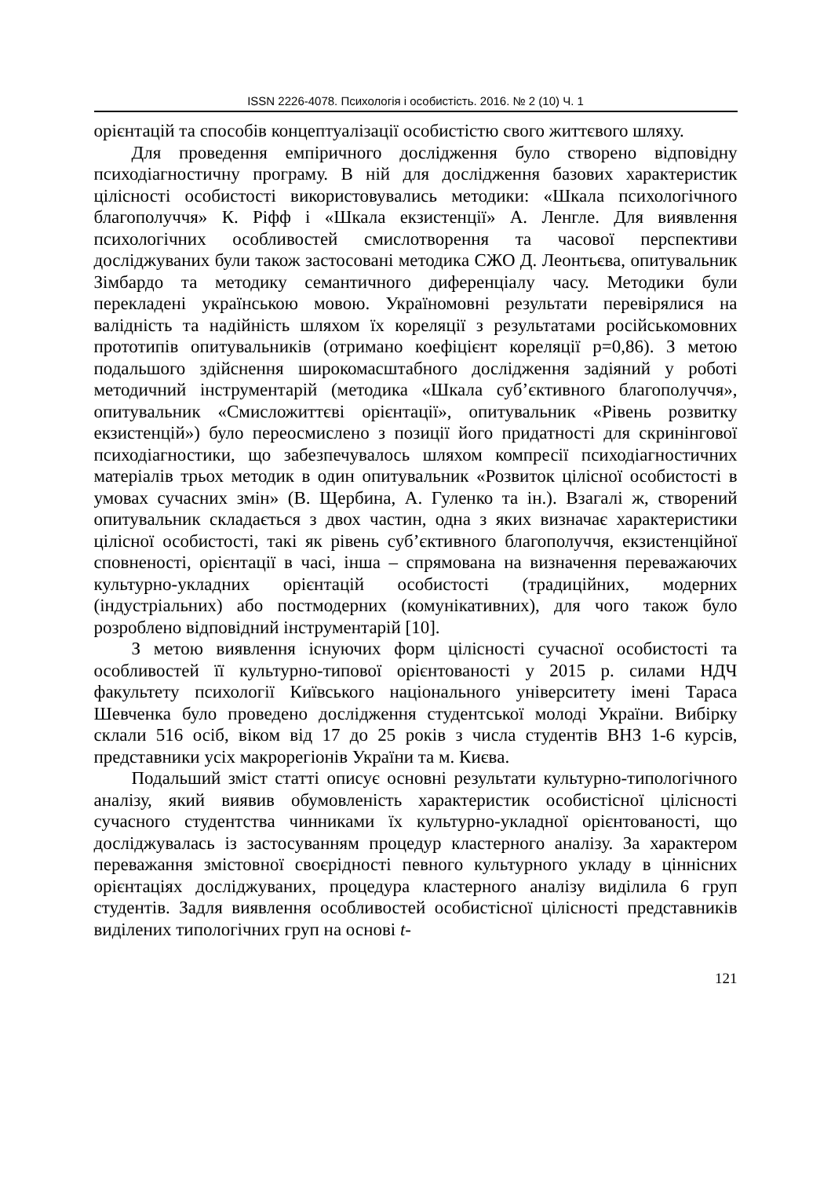ISSN 2226-4078. Психологія і особистість. 2016. № 2 (10) Ч. 1
орієнтацій та способів концептуалізації особистістю свого життєвого шляху.
Для проведення емпіричного дослідження було створено відповідну психодіагностичну програму. В ній для дослідження базових характеристик цілісності особистості використовувались методики: «Шкала психологічного благополуччя» К. Ріфф і «Шкала екзистенції» А. Ленгле. Для виявлення психологічних особливостей смислотворення та часової перспективи досліджуваних були також застосовані методика СЖО Д. Леонтьєва, опитувальник Зімбардо та методику семантичного диференціалу часу. Методики були перекладені українською мовою. Україномовні результати перевірялися на валідність та надійність шляхом їх кореляції з результатами російськомовних прототипів опитувальників (отримано коефіцієнт кореляції р=0,86). З метою подальшого здійснення широкомасштабного дослідження задіяний у роботі методичний інструментарій (методика «Шкала суб’єктивного благополуччя», опитувальник «Смисложиттєві орієнтації», опитувальник «Рівень розвитку екзистенцій») було переосмислено з позиції його придатності для скринінгової психодіагностики, що забезпечувалось шляхом компресії психодіагностичних матеріалів трьох методик в один опитувальник «Розвиток цілісної особистості в умовах сучасних змін» (В. Щербина, А. Гуленко та ін.). Взагалі ж, створений опитувальник складається з двох частин, одна з яких визначає характеристики цілісної особистості, такі як рівень суб’єктивного благополуччя, екзистенційної сповненості, орієнтації в часі, інша – спрямована на визначення переважаючих культурно-укладних орієнтацій особистості (традиційних, модерних (індустріальних) або постмодерних (комунікативних), для чого також було розроблено відповідний інструментарій [10].
З метою виявлення існуючих форм цілісності сучасної особистості та особливостей її культурно-типової орієнтованості у 2015 р. силами НДЧ факультету психології Київського національного університету імені Тараса Шевченка було проведено дослідження студентської молоді України. Вибірку склали 516 осіб, віком від 17 до 25 років з числа студентів ВНЗ 1-6 курсів, представники усіх макрорегіонів України та м. Києва.
Подальший зміст статті описує основні результати культурно-типологічного аналізу, який виявив обумовленість характеристик особистісної цілісності сучасного студентства чинниками їх культурно-укладної орієнтованості, що досліджувалась із застосуванням процедур кластерного аналізу. За характером переважання змістовної своєрідності певного культурного укладу в ціннісних орієнтаціях досліджуваних, процедура кластерного аналізу виділила 6 груп студентів. Задля виявлення особливостей особистісної цілісності представників виділених типологічних груп на основі t-
121